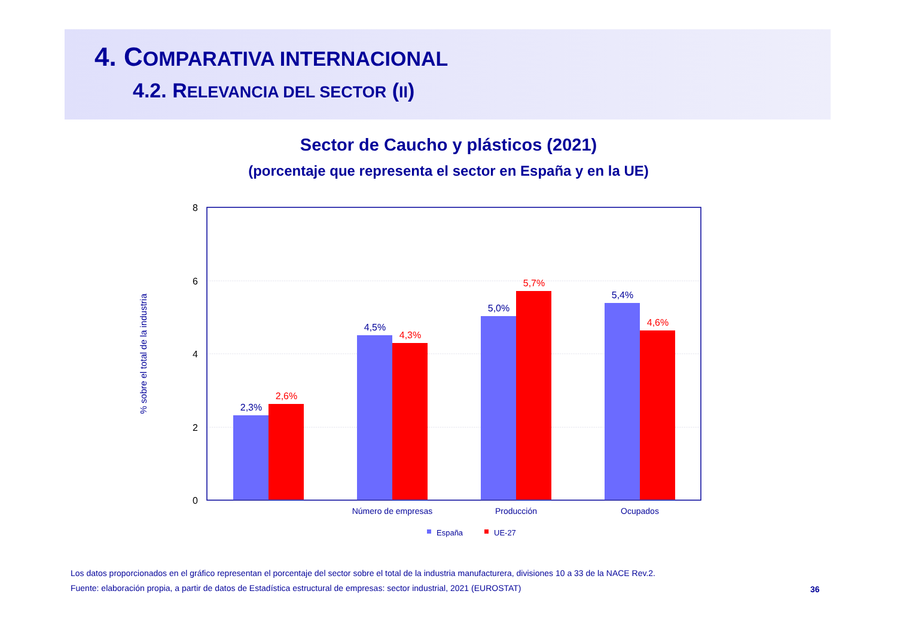4. COMPARATIVA INTERNACIONAL
4.2. RELEVANCIA DEL SECTOR (II)
Sector de Caucho y plásticos (2021)
(porcentaje que representa el sector en España y en la UE)
8
6
4
2
0
% sobre el total de la industria
2,3%
4,5%
5,0%
5,4%
2,6%
4,3%
5,7%
4,6%
Número de empresas
Producción
Ocupados
España
UE-27
Los datos proporcionados en el gráfico representan el porcentaje del sector sobre el total de la industria manufacturera, divisiones 10 a 33 de la NACE Rev.2.
Fuente: elaboración propia, a partir de datos de Estadística estructural de empresas: sector industrial, 2021 (EUROSTAT)
36